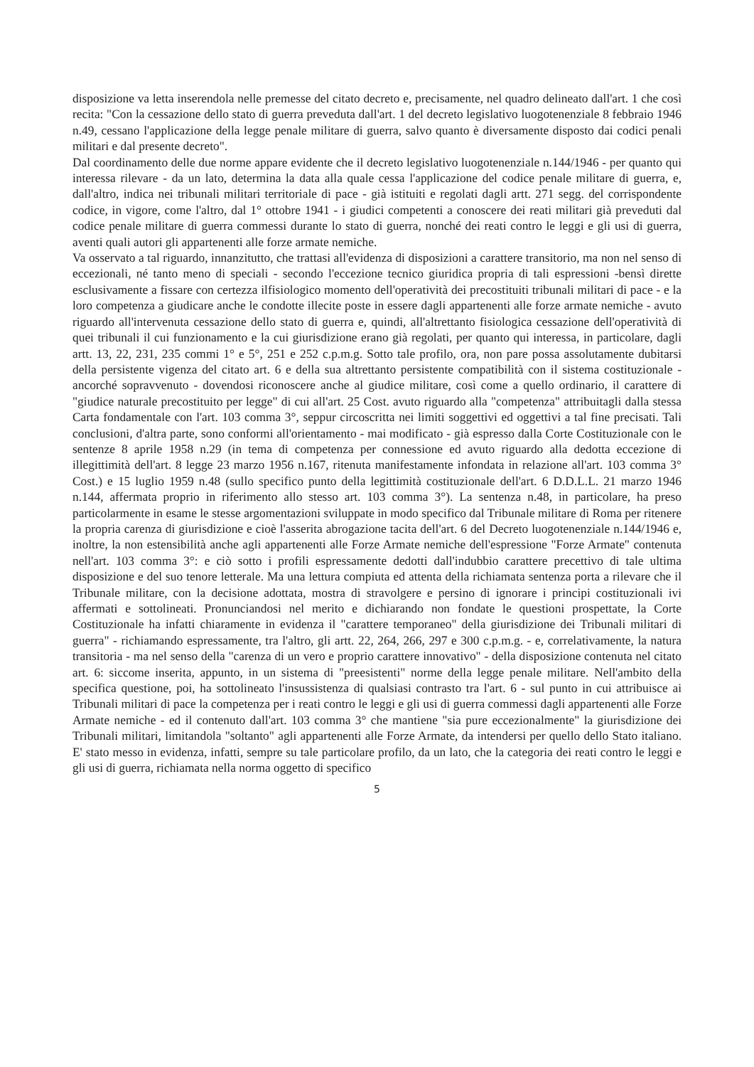disposizione va letta inserendola nelle premesse del citato decreto e, precisamente, nel quadro delineato dall'art. 1 che così recita: "Con la cessazione dello stato di guerra preveduta dall'art. 1 del decreto legislativo luogotenenziale 8 febbraio 1946 n.49, cessano l'applicazione della legge penale militare di guerra, salvo quanto è diversamente disposto dai codici penali militari e dal presente decreto".
Dal coordinamento delle due norme appare evidente che il decreto legislativo luogotenenziale n.144/1946 - per quanto qui interessa rilevare - da un lato, determina la data alla quale cessa l'applicazione del codice penale militare di guerra, e, dall'altro, indica nei tribunali militari territoriale di pace - già istituiti e regolati dagli artt. 271 segg. del corrispondente codice, in vigore, come l'altro, dal 1° ottobre 1941 - i giudici competenti a conoscere dei reati militari già preveduti dal codice penale militare di guerra commessi durante lo stato di guerra, nonché dei reati contro le leggi e gli usi di guerra, aventi quali autori gli appartenenti alle forze armate nemiche.
Va osservato a tal riguardo, innanzitutto, che trattasi all'evidenza di disposizioni a carattere transitorio, ma non nel senso di eccezionali, né tanto meno di speciali - secondo l'eccezione tecnico giuridica propria di tali espressioni -bensì dirette esclusivamente a fissare con certezza ilfisiologico momento dell'operatività dei precostituiti tribunali militari di pace - e la loro competenza a giudicare anche le condotte illecite poste in essere dagli appartenenti alle forze armate nemiche - avuto riguardo all'intervenuta cessazione dello stato di guerra e, quindi, all'altrettanto fisiologica cessazione dell'operatività di quei tribunali il cui funzionamento e la cui giurisdizione erano già regolati, per quanto qui interessa, in particolare, dagli artt. 13, 22, 231, 235 commi 1° e 5°, 251 e 252 c.p.m.g. Sotto tale profilo, ora, non pare possa assolutamente dubitarsi della persistente vigenza del citato art. 6 e della sua altrettanto persistente compatibilità con il sistema costituzionale - ancorché sopravvenuto - dovendosi riconoscere anche al giudice militare, così come a quello ordinario, il carattere di "giudice naturale precostituito per legge" di cui all'art. 25 Cost. avuto riguardo alla "competenza" attribuitagli dalla stessa Carta fondamentale con l'art. 103 comma 3°, seppur circoscritta nei limiti soggettivi ed oggettivi a tal fine precisati. Tali conclusioni, d'altra parte, sono conformi all'orientamento - mai modificato - già espresso dalla Corte Costituzionale con le sentenze 8 aprile 1958 n.29 (in tema di competenza per connessione ed avuto riguardo alla dedotta eccezione di illegittimità dell'art. 8 legge 23 marzo 1956 n.167, ritenuta manifestamente infondata in relazione all'art. 103 comma 3° Cost.) e 15 luglio 1959 n.48 (sullo specifico punto della legittimità costituzionale dell'art. 6 D.D.L.L. 21 marzo 1946 n.144, affermata proprio in riferimento allo stesso art. 103 comma 3°). La sentenza n.48, in particolare, ha preso particolarmente in esame le stesse argomentazioni sviluppate in modo specifico dal Tribunale militare di Roma per ritenere la propria carenza di giurisdizione e cioè l'asserita abrogazione tacita dell'art. 6 del Decreto luogotenenziale n.144/1946 e, inoltre, la non estensibilità anche agli appartenenti alle Forze Armate nemiche dell'espressione "Forze Armate" contenuta nell'art. 103 comma 3°: e ciò sotto i profili espressamente dedotti dall'indubbio carattere precettivo di tale ultima disposizione e del suo tenore letterale. Ma una lettura compiuta ed attenta della richiamata sentenza porta a rilevare che il Tribunale militare, con la decisione adottata, mostra di stravolgere e persino di ignorare i principi costituzionali ivi affermati e sottolineati. Pronunciandosi nel merito e dichiarando non fondate le questioni prospettate, la Corte Costituzionale ha infatti chiaramente in evidenza il "carattere temporaneo" della giurisdizione dei Tribunali militari di guerra" - richiamando espressamente, tra l'altro, gli artt. 22, 264, 266, 297 e 300 c.p.m.g. - e, correlativamente, la natura transitoria - ma nel senso della "carenza di un vero e proprio carattere innovativo" - della disposizione contenuta nel citato art. 6: siccome inserita, appunto, in un sistema di "preesistenti" norme della legge penale militare. Nell'ambito della specifica questione, poi, ha sottolineato l'insussistenza di qualsiasi contrasto tra l'art. 6 - sul punto in cui attribuisce ai Tribunali militari di pace la competenza per i reati contro le leggi e gli usi di guerra commessi dagli appartenenti alle Forze Armate nemiche - ed il contenuto dall'art. 103 comma 3° che mantiene "sia pure eccezionalmente" la giurisdizione dei Tribunali militari, limitandola "soltanto" agli appartenenti alle Forze Armate, da intendersi per quello dello Stato italiano. E' stato messo in evidenza, infatti, sempre su tale particolare profilo, da un lato, che la categoria dei reati contro le leggi e gli usi di guerra, richiamata nella norma oggetto di specifico
5